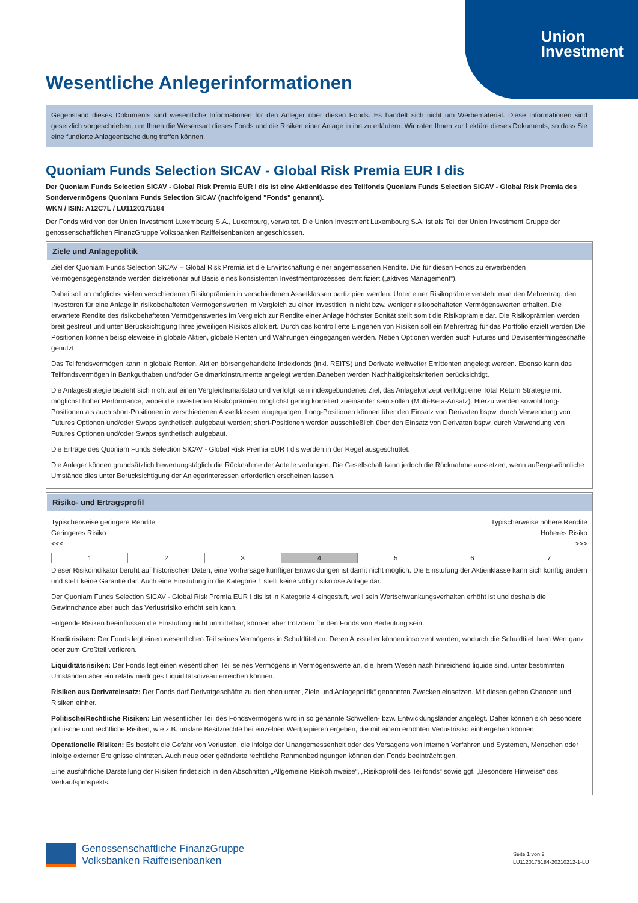Union
Investment
Wesentliche Anlegerinformationen
Gegenstand dieses Dokuments sind wesentliche Informationen für den Anleger über diesen Fonds. Es handelt sich nicht um Werbematerial. Diese Informationen sind gesetzlich vorgeschrieben, um Ihnen die Wesensart dieses Fonds und die Risiken einer Anlage in ihn zu erläutern. Wir raten Ihnen zur Lektüre dieses Dokuments, so dass Sie eine fundierte Anlageentscheidung treffen können.
Quoniam Funds Selection SICAV - Global Risk Premia EUR I dis
Der Quoniam Funds Selection SICAV - Global Risk Premia EUR I dis ist eine Aktienklasse des Teilfonds Quoniam Funds Selection SICAV - Global Risk Premia des Sondervermögens Quoniam Funds Selection SICAV (nachfolgend "Fonds" genannt).
WKN / ISIN: A12C7L / LU1120175184
Der Fonds wird von der Union Investment Luxembourg S.A., Luxemburg, verwaltet. Die Union Investment Luxembourg S.A. ist als Teil der Union Investment Gruppe der genossenschaftlichen FinanzGruppe Volksbanken Raiffeisenbanken angeschlossen.
Ziele und Anlagepolitik
Ziel der Quoniam Funds Selection SICAV – Global Risk Premia ist die Erwirtschaftung einer angemessenen Rendite. Die für diesen Fonds zu erwerbenden Vermögensgegenstände werden diskretionär auf Basis eines konsistenten Investmentprozesses identifiziert („aktives Management“).
Dabei soll an möglichst vielen verschiedenen Risikoprämien in verschiedenen Assetklassen partizipiert werden. Unter einer Risikoprämie versteht man den Mehrertrag, den Investoren für eine Anlage in risikobehafteten Vermögenswerten im Vergleich zu einer Investition in nicht bzw. weniger risikobehafteten Vermögenswerten erhalten. Die erwartete Rendite des risikobehafteten Vermögenswertes im Vergleich zur Rendite einer Anlage höchster Bonität stellt somit die Risikoprämie dar. Die Risikoprämien werden breit gestreut und unter Berücksichtigung Ihres jeweiligen Risikos allokiert. Durch das kontrollierte Eingehen von Risiken soll ein Mehrertrag für das Portfolio erzielt werden Die Positionen können beispielsweise in globale Aktien, globale Renten und Währungen eingegangen werden. Neben Optionen werden auch Futures und Devisentermingeschäfte genutzt.
Das Teilfondsvermögen kann in globale Renten, Aktien börsengehandelte Indexfonds (inkl. REITS) und Derivate weltweiter Emittenten angelegt werden. Ebenso kann das Teilfondsvermögen in Bankguthaben und/oder Geldmarktinstrumente angelegt werden.Daneben werden Nachhaltigkeitskriterien berücksichtigt.
Die Anlagestrategie bezieht sich nicht auf einen Vergleichsmaßstab und verfolgt kein indexgebundenes Ziel, das Anlagekonzept verfolgt eine Total Return Strategie mit möglichst hoher Performance, wobei die investierten Risikoprämien möglichst gering korreliert zueinander sein sollen (Multi-Beta-Ansatz). Hierzu werden sowohl long-Positionen als auch short-Positionen in verschiedenen Assetklassen eingegangen. Long-Positionen können über den Einsatz von Derivaten bspw. durch Verwendung von Futures Optionen und/oder Swaps synthetisch aufgebaut werden; short-Positionen werden ausschließlich über den Einsatz von Derivaten bspw. durch Verwendung von Futures Optionen und/oder Swaps synthetisch aufgebaut.
Die Erträge des Quoniam Funds Selection SICAV - Global Risk Premia EUR I dis werden in der Regel ausgeschüttet.
Die Anleger können grundsätzlich bewertungstäglich die Rücknahme der Anteile verlangen. Die Gesellschaft kann jedoch die Rücknahme aussetzen, wenn außergewöhnliche Umstände dies unter Berücksichtigung der Anlegerinteressen erforderlich erscheinen lassen.
Risiko- und Ertragsprofil
Typischerweise geringere Rendite
Geringeres Risiko
<<<
Typischerweise höhere Rendite
Höheres Risiko
>>>
| 1 | 2 | 3 | 4 | 5 | 6 | 7 |
Dieser Risikoindikator beruht auf historischen Daten; eine Vorhersage künftiger Entwicklungen ist damit nicht möglich. Die Einstufung der Aktienklasse kann sich künftig ändern und stellt keine Garantie dar. Auch eine Einstufung in die Kategorie 1 stellt keine völlig risikolose Anlage dar.
Der Quoniam Funds Selection SICAV - Global Risk Premia EUR I dis ist in Kategorie 4 eingestuft, weil sein Wertschwankungsverhalten erhöht ist und deshalb die Gewinnchance aber auch das Verlustrisiko erhöht sein kann.
Folgende Risiken beeinflussen die Einstufung nicht unmittelbar, können aber trotzdem für den Fonds von Bedeutung sein:
Kreditrisiken: Der Fonds legt einen wesentlichen Teil seines Vermögens in Schuldtitel an. Deren Aussteller können insolvent werden, wodurch die Schuldtitel ihren Wert ganz oder zum Großteil verlieren.
Liquiditätsrisiken: Der Fonds legt einen wesentlichen Teil seines Vermögens in Vermögenswerte an, die ihrem Wesen nach hinreichend liquide sind, unter bestimmten Umständen aber ein relativ niedriges Liquiditätsniveau erreichen können.
Risiken aus Derivateinsatz: Der Fonds darf Derivatgeschäfte zu den oben unter „Ziele und Anlagepolitik“ genannten Zwecken einsetzen. Mit diesen gehen Chancen und Risiken einher.
Politische/Rechtliche Risiken: Ein wesentlicher Teil des Fondsvermögens wird in so genannte Schwellen- bzw. Entwicklungsländer angelegt. Daher können sich besondere politische und rechtliche Risiken, wie z.B. unklare Besitzrechte bei einzelnen Wertpapieren ergeben, die mit einem erhöhten Verlustrisiko einhergehen können.
Operationelle Risiken: Es besteht die Gefahr von Verlusten, die infolge der Unangemessenheit oder des Versagens von internen Verfahren und Systemen, Menschen oder infolge externer Ereignisse eintreten. Auch neue oder geänderte rechtliche Rahmenbedingungen können den Fonds beeinträchtigen.
Eine ausführliche Darstellung der Risiken findet sich in den Abschnitten „Allgemeine Risikohinweise“, „Risikoprofil des Teilfonds“ sowie ggf. „Besondere Hinweise“ des Verkaufsprospekts.
Genossenschaftliche FinanzGruppe
Volksbanken Raiffeisenbanken
Seite 1 von 2
LU1120175184-20210212-1-LU